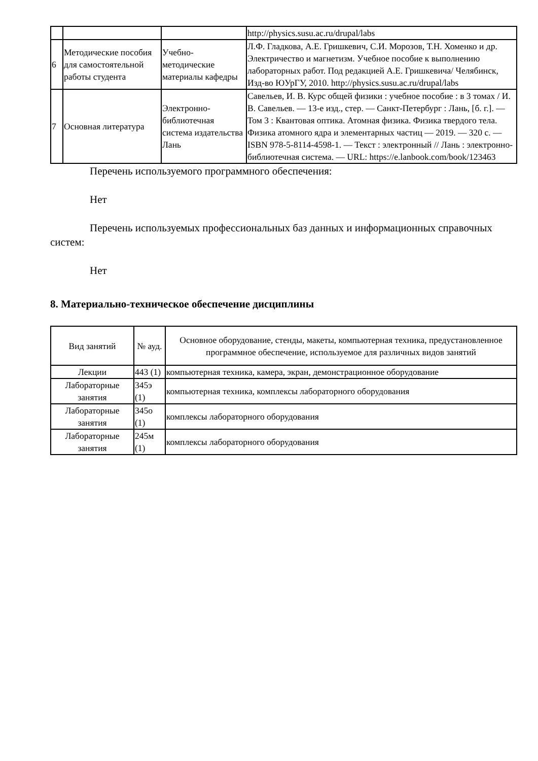| | | | http://physics.susu.ac.ru/drupal/labs |
| 6 | Методические пособия для самостоятельной работы студента | Учебно-методические материалы кафедры | Л.Ф. Гладкова, А.Е. Гришкевич, С.И. Морозов, Т.Н. Хоменко и др. Электричество и магнетизм. Учебное пособие к выполнению лабораторных работ. Под редакцией А.Е. Гришкевича/ Челябинск, Изд-во ЮУрГУ, 2010. http://physics.susu.ac.ru/drupal/labs |
| 7 | Основная литература | Электронно-библиотечная система издательства Лань | Савельев, И. В. Курс общей физики : учебное пособие : в 3 томах / И. В. Савельев. — 13-е изд., стер. — Санкт-Петербург : Лань, [б. г.]. — Том 3 : Квантовая оптика. Атомная физика. Физика твердого тела. Физика атомного ядра и элементарных частиц — 2019. — 320 с. — ISBN 978-5-8114-4598-1. — Текст : электронный // Лань : электронно-библиотечная система. — URL: https://e.lanbook.com/book/123463 |
Перечень используемого программного обеспечения:
Нет
Перечень используемых профессиональных баз данных и информационных справочных систем:
Нет
8. Материально-техническое обеспечение дисциплины
| Вид занятий | № ауд. | Основное оборудование, стенды, макеты, компьютерная техника, предустановленное программное обеспечение, используемое для различных видов занятий |
| --- | --- | --- |
| Лекции | 443 (1) | компьютерная техника, камера, экран, демонстрационное оборудование |
| Лабораторные занятия | 345э (1) | компьютерная техника, комплексы лабораторного оборудования |
| Лабораторные занятия | 345о (1) | комплексы лабораторного оборудования |
| Лабораторные занятия | 245м (1) | комплексы лабораторного оборудования |